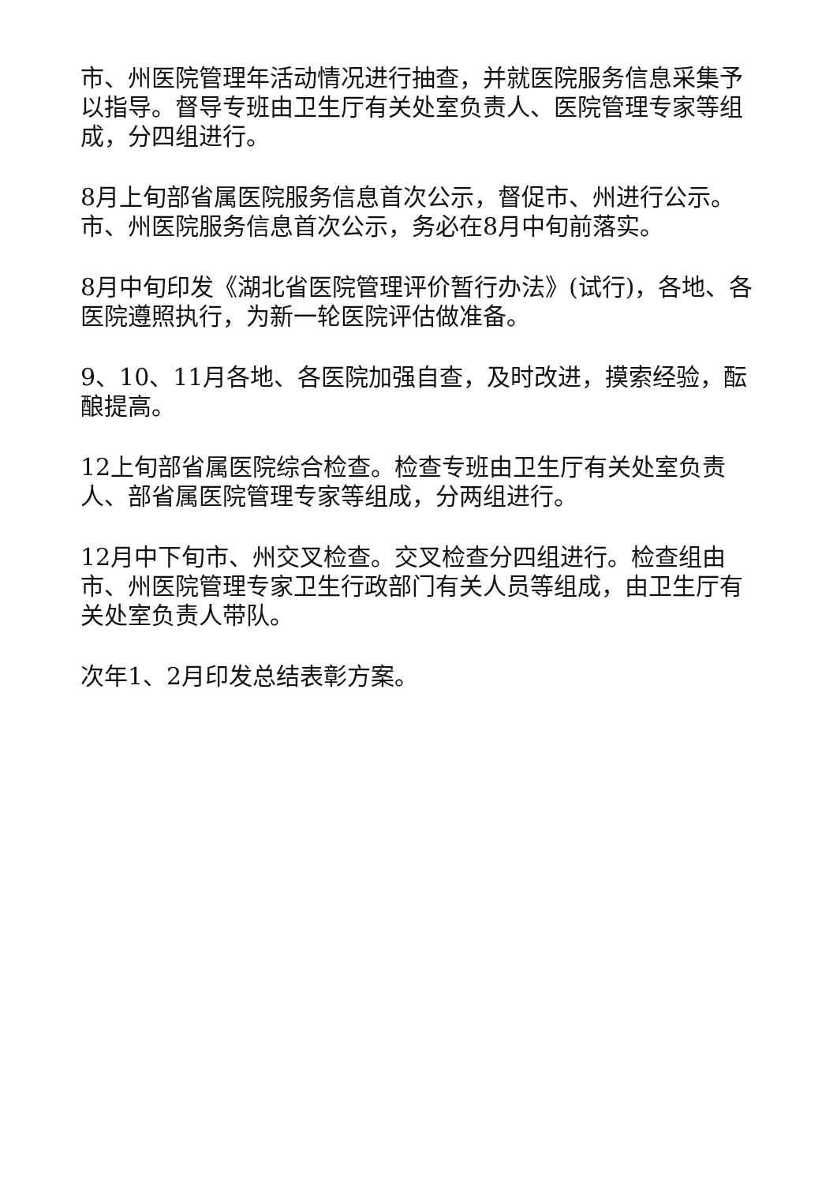市、州医院管理年活动情况进行抽查，并就医院服务信息采集予以指导。督导专班由卫生厅有关处室负责人、医院管理专家等组成，分四组进行。
8月上旬部省属医院服务信息首次公示，督促市、州进行公示。市、州医院服务信息首次公示，务必在8月中旬前落实。
8月中旬印发《湖北省医院管理评价暂行办法》(试行)，各地、各医院遵照执行，为新一轮医院评估做准备。
9、10、11月各地、各医院加强自查，及时改进，摸索经验，酝酿提高。
12上旬部省属医院综合检查。检查专班由卫生厅有关处室负责人、部省属医院管理专家等组成，分两组进行。
12月中下旬市、州交叉检查。交叉检查分四组进行。检查组由市、州医院管理专家卫生行政部门有关人员等组成，由卫生厅有关处室负责人带队。
次年1、2月印发总结表彰方案。